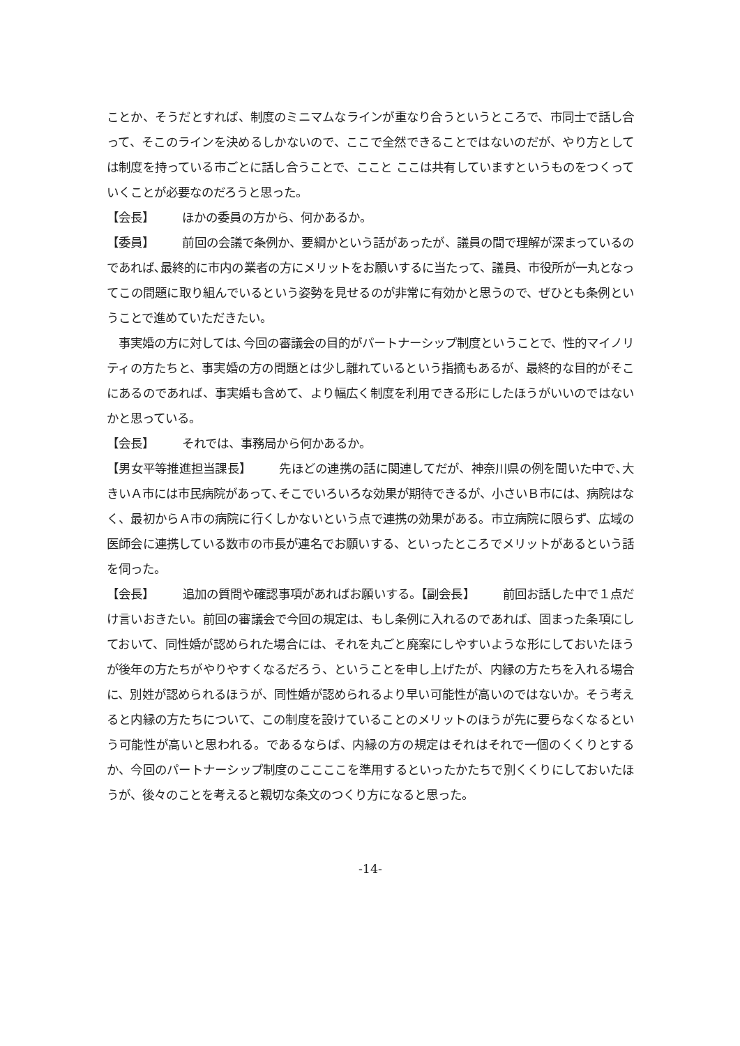ことか、そうだとすれば、制度のミニマムなラインが重なり合うというところで、市同士で話し合って、そこのラインを決めるしかないので、ここで全然できることではないのだが、やり方としては制度を持っている市ごとに話し合うことで、ここと ここは共有していますというものをつくっていくことが必要なのだろうと思った。
【会長】 ほかの委員の方から、何かあるか。
【委員】 前回の会議で条例か、要綱かという話があったが、議員の間で理解が深まっているのであれば､最終的に市内の業者の方にメリットをお願いするに当たって、議員、市役所が一丸となってこの問題に取り組んでいるという姿勢を見せるのが非常に有効かと思うので、ぜひとも条例ということで進めていただきたい。
　事実婚の方に対しては､今回の審議会の目的がパートナーシップ制度ということで、性的マイノリティの方たちと、事実婚の方の問題とは少し離れているという指摘もあるが、最終的な目的がそこにあるのであれば、事実婚も含めて、より幅広く制度を利用できる形にしたほうがいいのではないかと思っている。
【会長】 それでは、事務局から何かあるか。
【男女平等推進担当課長】 先ほどの連携の話に関連してだが、神奈川県の例を聞いた中で､大きいＡ市には市民病院があって､そこでいろいろな効果が期待できるが、小さいＢ市には、病院はなく、最初からＡ市の病院に行くしかないという点で連携の効果がある。市立病院に限らず、広域の医師会に連携している数市の市長が連名でお願いする、といったところでメリットがあるという話を伺った。
【会長】 追加の質問や確認事項があればお願いする。【副会長】 前回お話した中で１点だけ言いおきたい。前回の審議会で今回の規定は、もし条例に入れるのであれば、固まった条項にしておいて、同性婚が認められた場合には、それを丸ごと廃案にしやすいような形にしておいたほうが後年の方たちがやりやすくなるだろう、ということを申し上げたが、内縁の方たちを入れる場合に、別姓が認められるほうが、同性婚が認められるより早い可能性が高いのではないか。そう考えると内縁の方たちについて、この制度を設けていることのメリットのほうが先に要らなくなるという可能性が高いと思われる。であるならば、内縁の方の規定はそれはそれで一個のくくりとするか、今回のパートナーシップ制度のここここを準用するといったかたちで別くくりにしておいたほうが、後々のことを考えると親切な条文のつくり方になると思った。
-14-